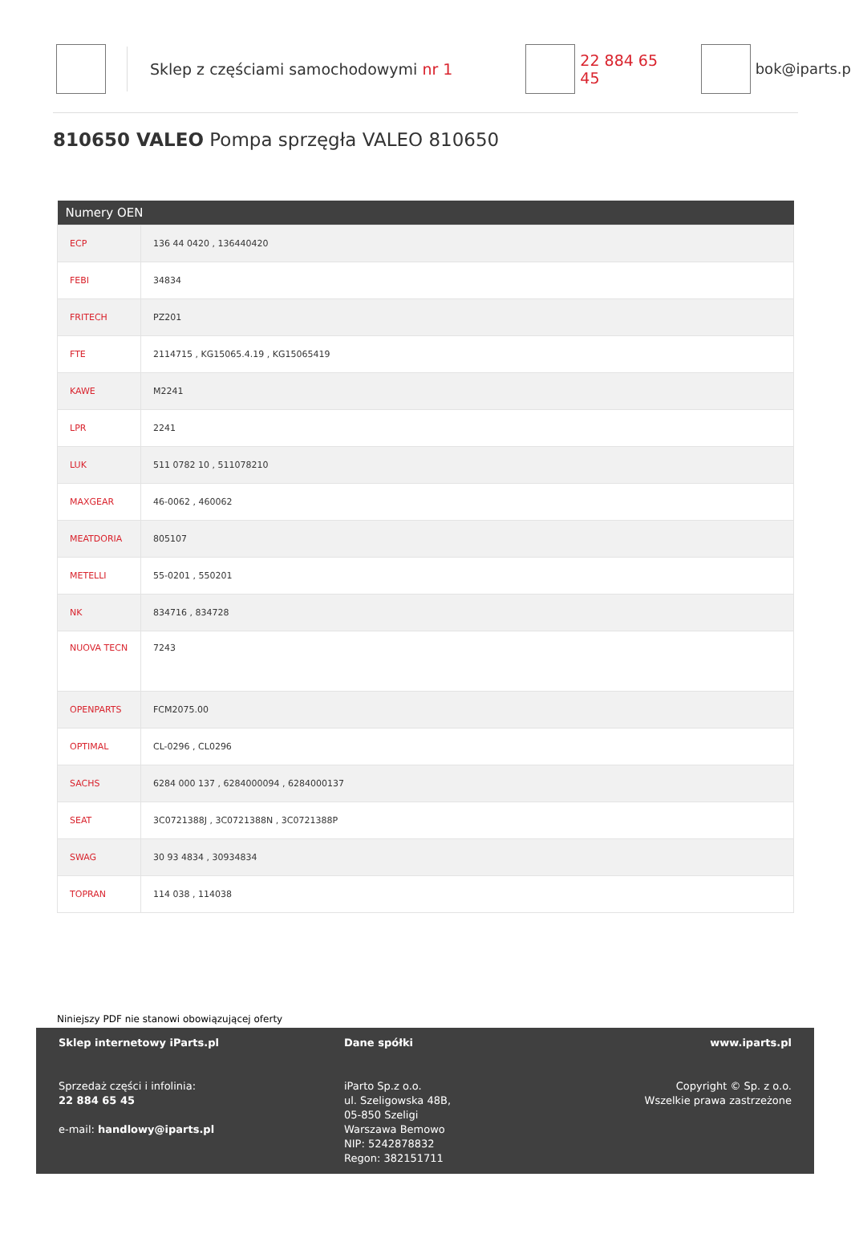Sklep z częściami samochodowymi nr 1 22 884 65 45 bok@iparts.p
810650 VALEO Pompa sprzęgła VALEO 810650
| Numery OEN | |
| --- | --- |
| ECP | 136 44 0420 , 136440420 |
| FEBI | 34834 |
| FRITECH | PZ201 |
| FTE | 2114715 , KG15065.4.19 , KG15065419 |
| KAWE | M2241 |
| LPR | 2241 |
| LUK | 511 0782 10 , 511078210 |
| MAXGEAR | 46-0062 , 460062 |
| MEATDORIA | 805107 |
| METELLI | 55-0201 , 550201 |
| NK | 834716 , 834728 |
| NUOVA TECN | 7243 |
| OPENPARTS | FCM2075.00 |
| OPTIMAL | CL-0296 , CL0296 |
| SACHS | 6284 000 137 , 6284000094 , 6284000137 |
| SEAT | 3C0721388J , 3C0721388N , 3C0721388P |
| SWAG | 30 93 4834 , 30934834 |
| TOPRAN | 114 038 , 114038 |
Niniejszy PDF nie stanowi obowiązującej oferty
Sklep internetowy iParts.pl
Sprzedaż części i infolinia:
22 884 65 45
e-mail: handlowy@iparts.pl
Dane spółki
iParto Sp.z o.o.
ul. Szeligowska 48B,
05-850 Szeligi
Warszawa Bemowo
NIP: 5242878832
Regon: 382151711
www.iparts.pl
Copyright © Sp. z o.o.
Wszelkie prawa zastrzeżone